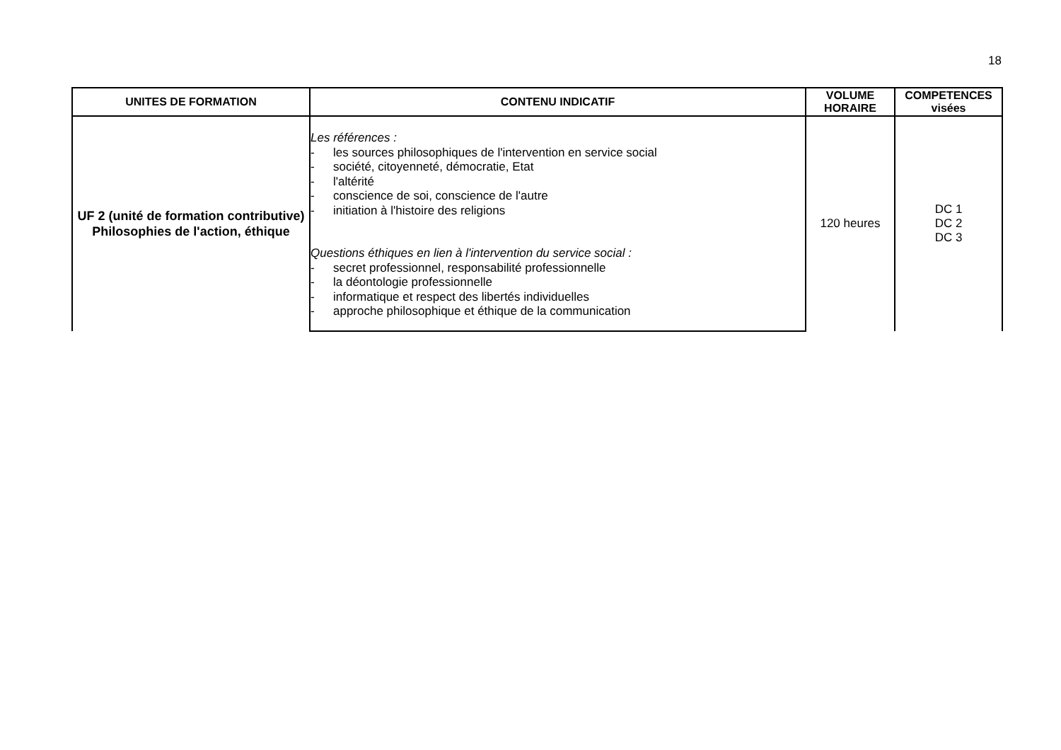18
| UNITES DE FORMATION | CONTENU INDICATIF | VOLUME HORAIRE | COMPETENCES visées |
| --- | --- | --- | --- |
| UF 2 (unité de formation contributive) Philosophies de l'action, éthique | Les références : - les sources philosophiques de l'intervention en service social - société, citoyenneté, démocratie, Etat - l'altérité - conscience de soi, conscience de l'autre - initiation à l'histoire des religions Questions éthiques en lien à l'intervention du service social : - secret professionnel, responsabilité professionnelle - la déontologie professionnelle - informatique et respect des libertés individuelles - approche philosophique et éthique de la communication | 120 heures | DC 1 DC 2 DC 3 |